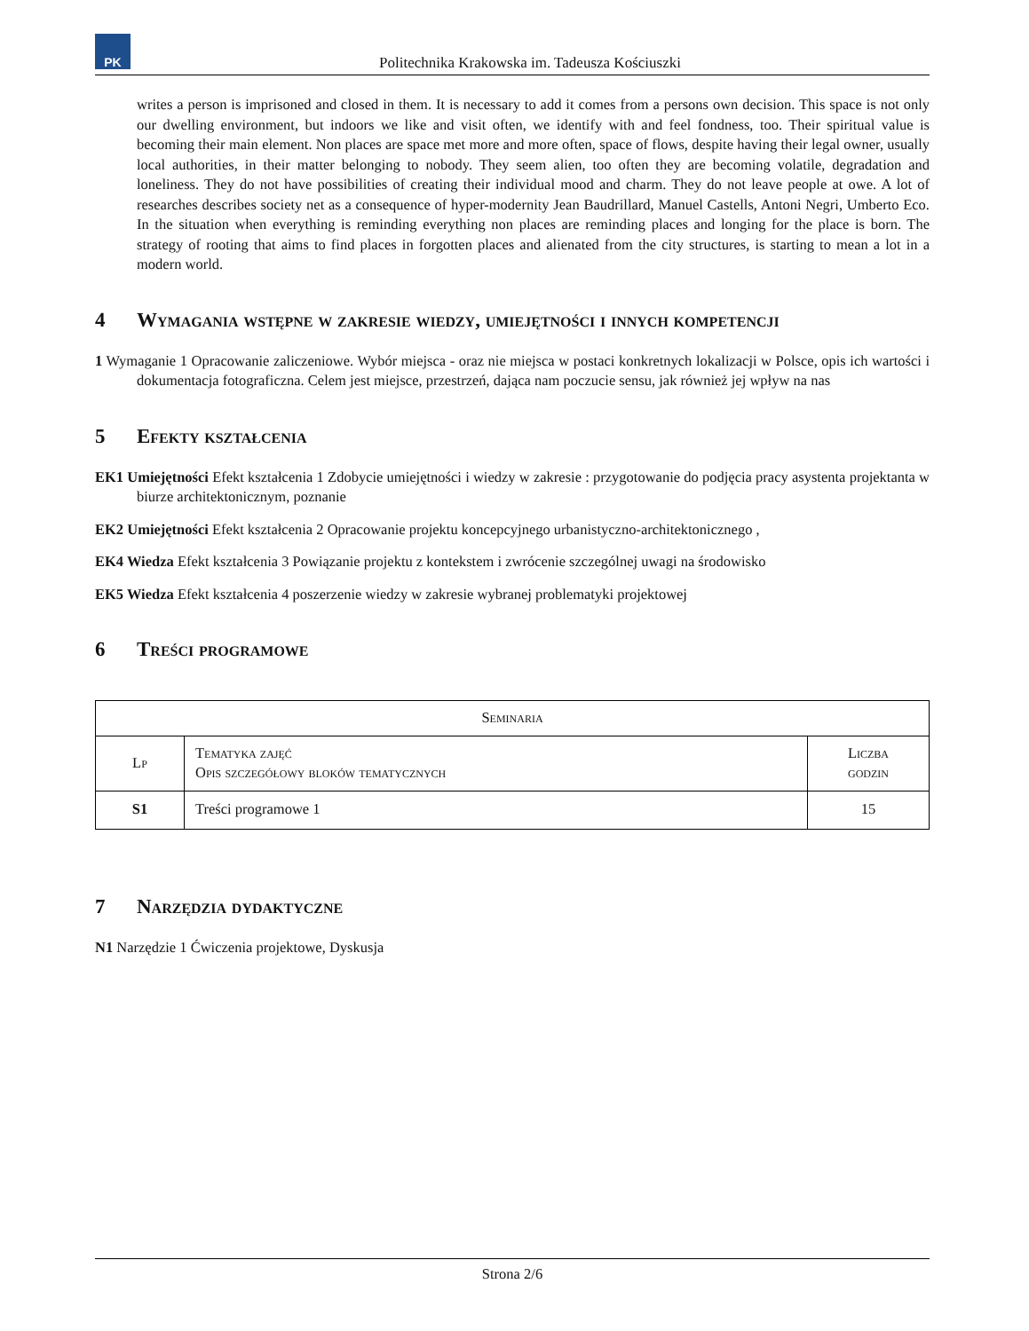PK
Politechnika Krakowska im. Tadeusza Kościuszki
writes a person is imprisoned and closed in them. It is necessary to add it comes from a persons own decision. This space is not only our dwelling environment, but indoors we like and visit often, we identify with and feel fondness, too. Their spiritual value is becoming their main element. Non places are space met more and more often, space of flows, despite having their legal owner, usually local authorities, in their matter belonging to nobody. They seem alien, too often they are becoming volatile, degradation and loneliness. They do not have possibilities of creating their individual mood and charm. They do not leave people at owe. A lot of researches describes society net as a consequence of hyper-modernity Jean Baudrillard, Manuel Castells, Antoni Negri, Umberto Eco. In the situation when everything is reminding everything non places are reminding places and longing for the place is born. The strategy of rooting that aims to find places in forgotten places and alienated from the city structures, is starting to mean a lot in a modern world.
4 Wymagania wstępne w zakresie wiedzy, umiejętności i innych kompetencji
1 Wymaganie 1 Opracowanie zaliczeniowe. Wybór miejsca - oraz nie miejsca w postaci konkretnych lokalizacji w Polsce, opis ich wartości i dokumentacja fotograficzna. Celem jest miejsce, przestrzeń, dająca nam poczucie sensu, jak również jej wpływ na nas
5 Efekty kształcenia
EK1 Umiejętności Efekt kształcenia 1 Zdobycie umiejętności i wiedzy w zakresie : przygotowanie do podjęcia pracy asystenta projektanta w biurze architektonicznym, poznanie
EK2 Umiejętności Efekt kształcenia 2 Opracowanie projektu koncepcyjnego urbanistyczno-architektonicznego ,
EK4 Wiedza Efekt kształcenia 3 Powiązanie projektu z kontekstem i zwrócenie szczególnej uwagi na środowisko
EK5 Wiedza Efekt kształcenia 4 poszerzenie wiedzy w zakresie wybranej problematyki projektowej
6 Treści programowe
| Seminaria | | |
| --- | --- | --- |
| Lp | Tematyka zajęć Opis szczegółowy bloków tematycznych | Liczba godzin |
| S1 | Treści programowe 1 | 15 |
7 Narzędzia dydaktyczne
N1 Narzędzie 1 Ćwiczenia projektowe, Dyskusja
Strona 2/6